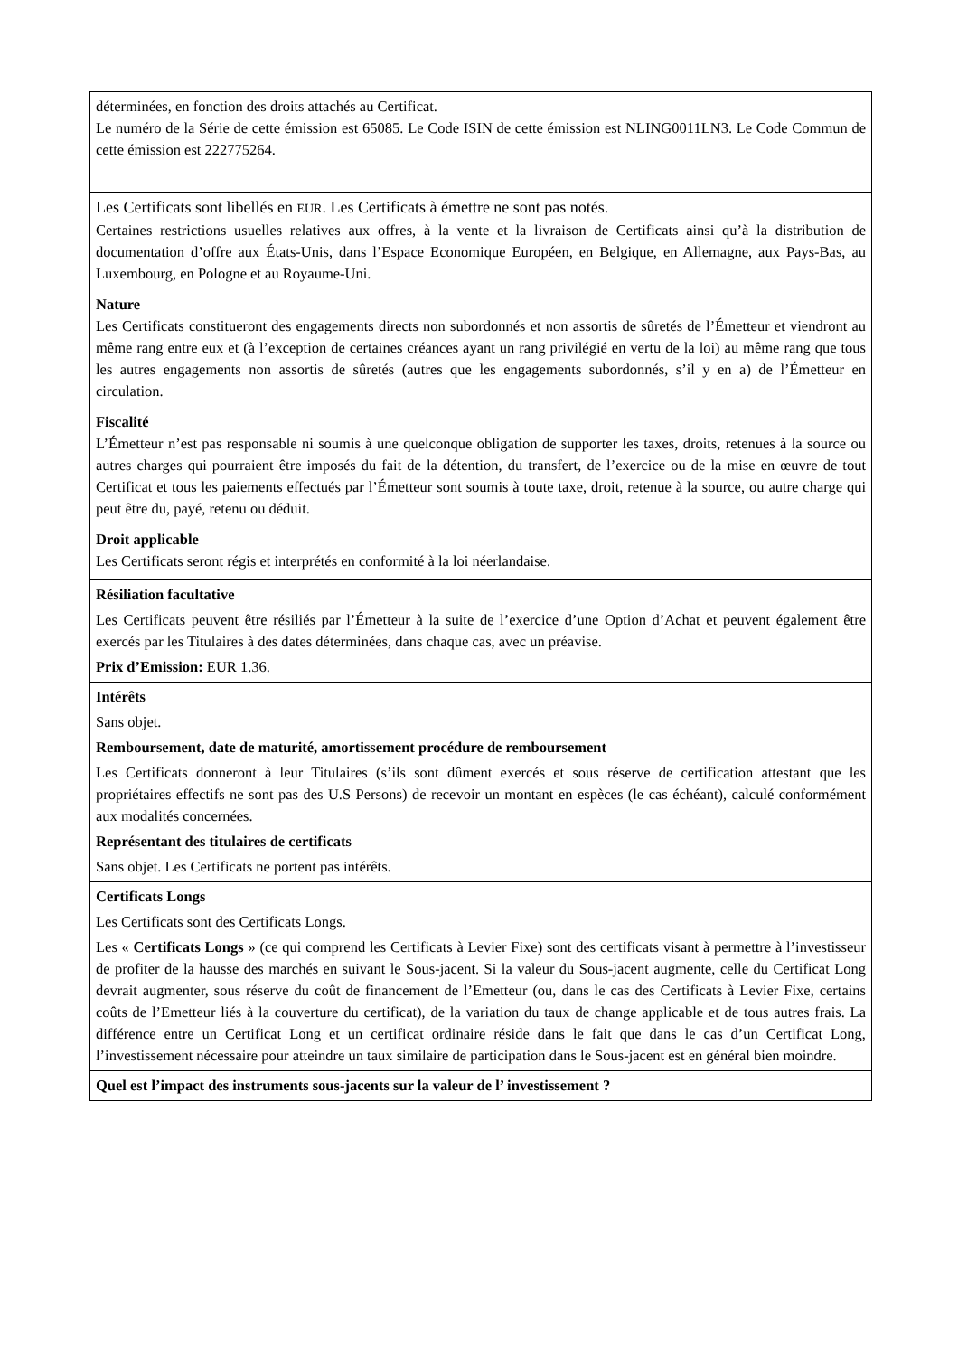| déterminées, en fonction des droits attachés au Certificat. Le numéro de la Série de cette émission est 65085. Le Code ISIN de cette émission est NLING0011LN3. Le Code Commun de cette émission est 222775264. |
| Les Certificats sont libellés en EUR . Les Certificats à émettre ne sont pas notés. Certaines restrictions usuelles relatives aux offres, à la vente et la livraison de Certificats ainsi qu’à la distribution de documentation d’offre aux États-Unis, dans l’Espace Economique Européen, en Belgique, en Allemagne, aux Pays-Bas, au Luxembourg, en Pologne et au Royaume-Uni. Nature Les Certificats constitueront des engagements directs non subordonnés et non assortis de sûretés de l’Émetteur et viendront au même rang entre eux et (à l’exception de certaines créances ayant un rang privilégié en vertu de la loi) au même rang que tous les autres engagements non assortis de sûretés (autres que les engagements subordonnés, s’il y en a) de l’Émetteur en circulation. Fiscalité L’Émetteur n’est pas responsable ni soumis à une quelconque obligation de supporter les taxes, droits, retenues à la source ou autres charges qui pourraient être imposés du fait de la détention, du transfert, de l’exercice ou de la mise en œuvre de tout Certificat et tous les paiements effectués par l’Émetteur sont soumis à toute taxe, droit, retenue à la source, ou autre charge qui peut être du, payé, retenu ou déduit. Droit applicable Les Certificats seront régis et interprétés en conformité à la loi néerlandaise. |
| Résiliation facultative Les Certificats peuvent être résiliés par l’Émetteur à la suite de l’exercice d’une Option d’Achat et peuvent également être exercés par les Titulaires à des dates déterminées, dans chaque cas, avec un préavise. Prix d’Emission: EUR 1.36. |
| Intérêts Sans objet. Remboursement, date de maturité, amortissement procédure de remboursement Les Certificats donneront à leur Titulaires (s’ils sont dûment exercés et sous réserve de certification attestant que les propriétaires effectifs ne sont pas des U.S Persons) de recevoir un montant en espèces (le cas échéant), calculé conformément aux modalités concernées. Représentant des titulaires de certificats Sans objet. Les Certificats ne portent pas intérêts. |
| Certificats Longs Les Certificats sont des Certificats Longs. Les « Certificats Longs » (ce qui comprend les Certificats à Levier Fixe) sont des certificats visant à permettre à l’investisseur de profiter de la hausse des marchés en suivant le Sous-jacent. Si la valeur du Sous-jacent augmente, celle du Certificat Long devrait augmenter, sous réserve du coût de financement de l’Emetteur (ou, dans le cas des Certificats à Levier Fixe, certains coûts de l’Emetteur liés à la couverture du certificat), de la variation du taux de change applicable et de tous autres frais. La différence entre un Certificat Long et un certificat ordinaire réside dans le fait que dans le cas d’un Certificat Long, l’investissement nécessaire pour atteindre un taux similaire de participation dans le Sous-jacent est en général bien moindre. |
| Quel est l’impact des instruments sous-jacents sur la valeur de l’ investissement ? |